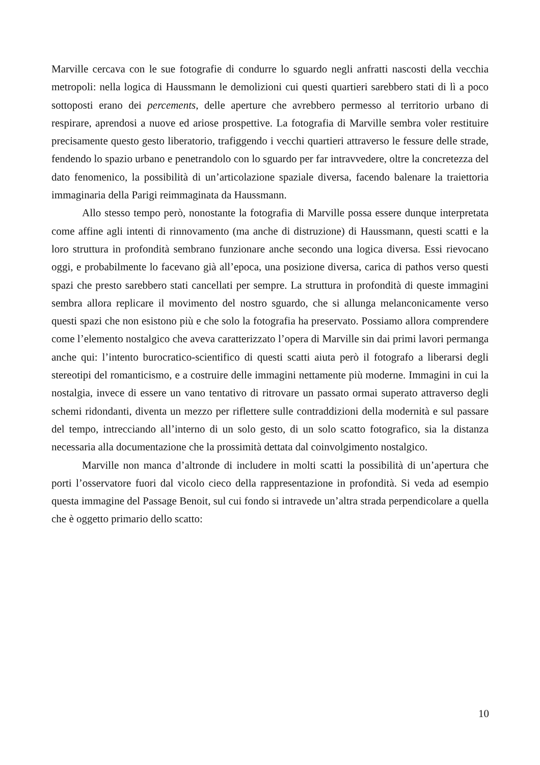Marville cercava con le sue fotografie di condurre lo sguardo negli anfratti nascosti della vecchia metropoli: nella logica di Haussmann le demolizioni cui questi quartieri sarebbero stati di lì a poco sottoposti erano dei percements, delle aperture che avrebbero permesso al territorio urbano di respirare, aprendosi a nuove ed ariose prospettive. La fotografia di Marville sembra voler restituire precisamente questo gesto liberatorio, trafiggendo i vecchi quartieri attraverso le fessure delle strade, fendendo lo spazio urbano e penetrandolo con lo sguardo per far intravvedere, oltre la concretezza del dato fenomenico, la possibilità di un’articolazione spaziale diversa, facendo balenare la traiettoria immaginaria della Parigi reimmaginata da Haussmann.
Allo stesso tempo però, nonostante la fotografia di Marville possa essere dunque interpretata come affine agli intenti di rinnovamento (ma anche di distruzione) di Haussmann, questi scatti e la loro struttura in profondità sembrano funzionare anche secondo una logica diversa. Essi rievocano oggi, e probabilmente lo facevano già all’epoca, una posizione diversa, carica di pathos verso questi spazi che presto sarebbero stati cancellati per sempre. La struttura in profondità di queste immagini sembra allora replicare il movimento del nostro sguardo, che si allunga melanconicamente verso questi spazi che non esistono più e che solo la fotografia ha preservato. Possiamo allora comprendere come l’elemento nostalgico che aveva caratterizzato l’opera di Marville sin dai primi lavori permanga anche qui: l’intento burocratico-scientifico di questi scatti aiuta però il fotografo a liberarsi degli stereotipi del romanticismo, e a costruire delle immagini nettamente più moderne. Immagini in cui la nostalgia, invece di essere un vano tentativo di ritrovare un passato ormai superato attraverso degli schemi ridondanti, diventa un mezzo per riflettere sulle contraddizioni della modernità e sul passare del tempo, intrecciando all’interno di un solo gesto, di un solo scatto fotografico, sia la distanza necessaria alla documentazione che la prossimità dettata dal coinvolgimento nostalgico.
Marville non manca d’altronde di includere in molti scatti la possibilità di un’apertura che porti l’osservatore fuori dal vicolo cieco della rappresentazione in profondità. Si veda ad esempio questa immagine del Passage Benoit, sul cui fondo si intravede un’altra strada perpendicolare a quella che è oggetto primario dello scatto:
10